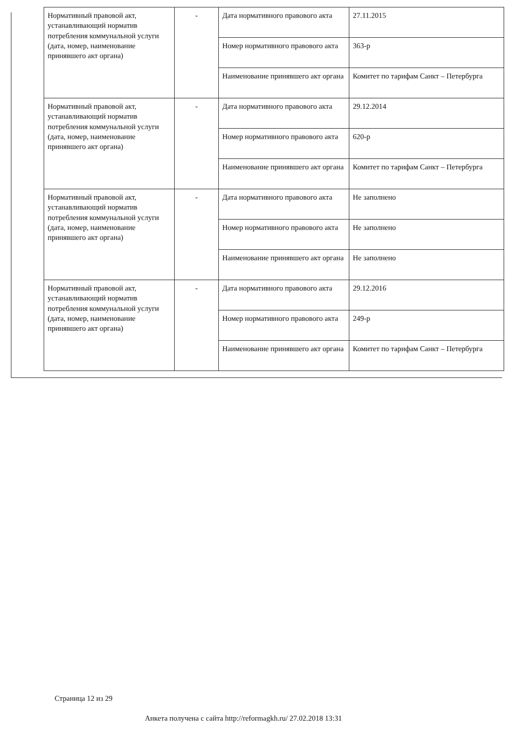| Нормативный правовой акт, устанавливающий норматив потребления коммунальной услуги (дата, номер, наименование принявшего акт органа) | - | Дата нормативного правового акта | 27.11.2015 |
| | | Номер нормативного правового акта | 363-р |
| | | Наименование принявшего акт органа | Комитет по тарифам Санкт – Петербурга |
| Нормативный правовой акт, устанавливающий норматив потребления коммунальной услуги (дата, номер, наименование принявшего акт органа) | - | Дата нормативного правового акта | 29.12.2014 |
| | | Номер нормативного правового акта | 620-р |
| | | Наименование принявшего акт органа | Комитет по тарифам Санкт – Петербурга |
| Нормативный правовой акт, устанавливающий норматив потребления коммунальной услуги (дата, номер, наименование принявшего акт органа) | - | Дата нормативного правового акта | Не заполнено |
| | | Номер нормативного правового акта | Не заполнено |
| | | Наименование принявшего акт органа | Не заполнено |
| Нормативный правовой акт, устанавливающий норматив потребления коммунальной услуги (дата, номер, наименование принявшего акт органа) | - | Дата нормативного правового акта | 29.12.2016 |
| | | Номер нормативного правового акта | 249-р |
| | | Наименование принявшего акт органа | Комитет по тарифам Санкт – Петербурга |
Страница 12 из 29
Анкета получена с сайта http://reformagkh.ru/ 27.02.2018 13:31